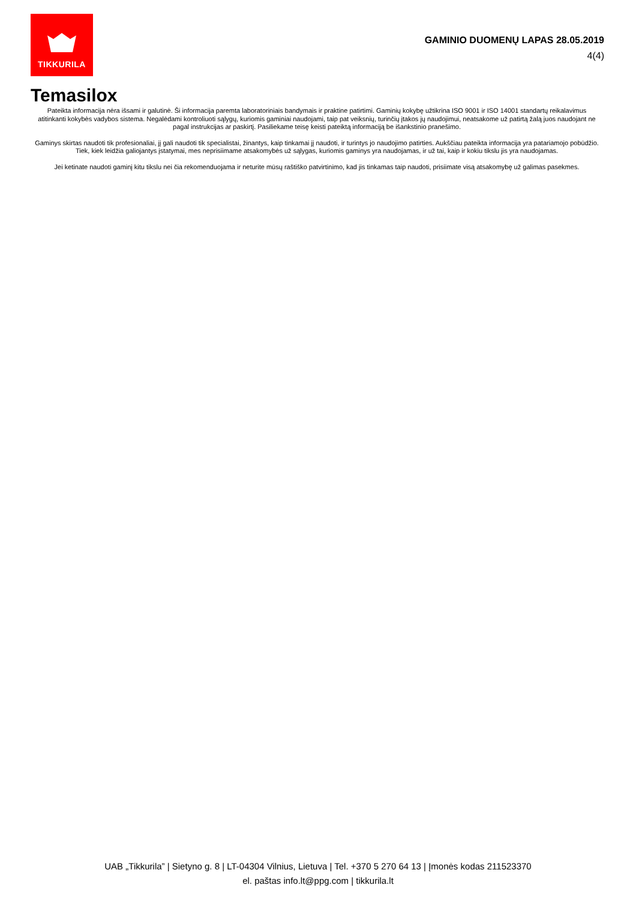TIKKURILA
GAMINIO DUOMENŲ LAPAS 28.05.2019
4(4)
Temasilox
Pateikta informacija nėra išsami ir galutinė. Ši informacija paremta laboratoriniais bandymais ir praktine patirtimi. Gaminių kokybę užtikrina ISO 9001 ir ISO 14001 standartų reikalavimus atitinkanti kokybės vadybos sistema. Negalėdami kontroliuoti sąlygų, kuriomis gaminiai naudojami, taip pat veiksnių, turinčių įtakos jų naudojimui, neatsakome už patirtą žalą juos naudojant ne pagal instrukcijas ar paskirtį. Pasiliekame teisę keisti pateiktą informaciją be išankstinio pranešimo.
Gaminys skirtas naudoti tik profesionaliai, jį gali naudoti tik specialistai, žinantys, kaip tinkamai jį naudoti, ir turintys jo naudojimo patirties. Aukščiau pateikta informacija yra patariamojo pobūdžio. Tiek, kiek leidžia galiojantys įstatymai, mes neprisiimame atsakomybės už sąlygas, kuriomis gaminys yra naudojamas, ir už tai, kaip ir kokiu tikslu jis yra naudojamas.
Jei ketinate naudoti gaminį kitu tikslu nei čia rekomenduojama ir neturite mūsų raštiško patvirtinimo, kad jis tinkamas taip naudoti, prisiimate visą atsakomybę už galimas pasekmes.
UAB „Tikkurila” | Sietyno g. 8 | LT-04304 Vilnius, Lietuva | Tel. +370 5 270 64 13 | Įmonės kodas 211523370
el. paštas info.lt@ppg.com | tikkurila.lt